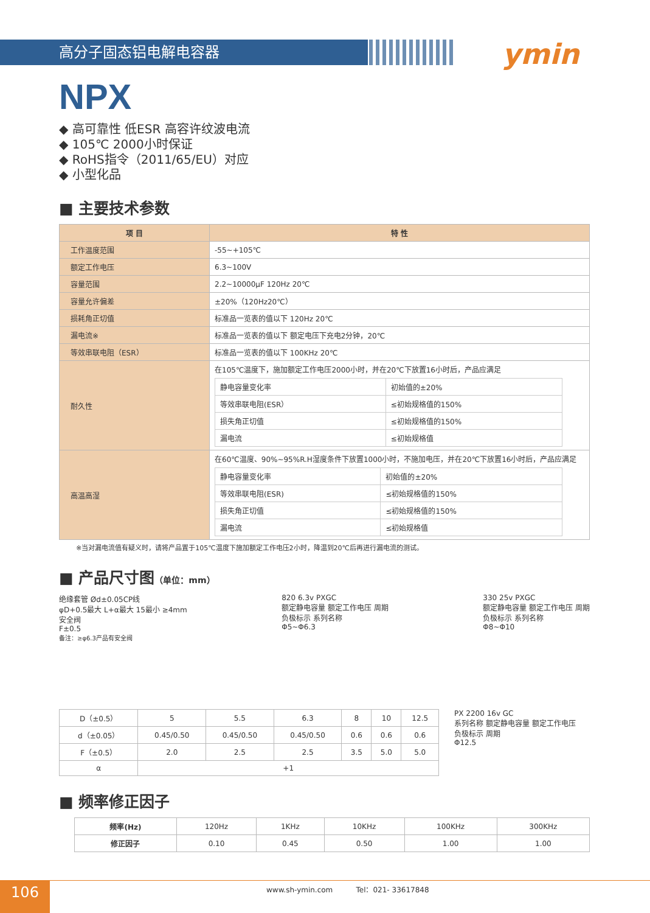高分子固态铝电解电容器 ymin
NPX
◆ 高可靠性 低ESR 高容许纹波电流
◆ 105℃ 2000小时保证
◆ RoHS指令（2011/65/EU）对应
◆ 小型化品
■ 主要技术参数
| 项 目 | 特 性 |
| --- | --- |
| 工作温度范围 | -55~+105℃ |
| 额定工作电压 | 6.3~100V |
| 容量范围 | 2.2~10000μF 120Hz 20℃ |
| 容量允许偏差 | ±20%（120Hz20℃） |
| 损耗角正切值 | 标准品一览表的值以下 120Hz 20℃ |
| 漏电流※ | 标准品一览表的值以下 额定电压下充电2分钟，20℃ |
| 等效串联电阻（ESR） | 标准品一览表的值以下 100KHz 20℃ |
| 耐久性 | 在105℃温度下，施加额定工作电压2000小时，并在20℃下放置16小时后，产品应满足 / 静电容量变化率 / 初始值的±20% / / 等效串联电阻(ESR） / ≤初始规格值的150% / / 损失角正切值 / ≤初始规格值的150% / / 漏电流 / ≤初始规格值 / |
| 高温高湿 | 在60℃温度、90%~95%R.H湿度条件下放置1000小时，不施加电压，并在20℃下放置16小时后，产品应满足 / 静电容量变化率 / 初始值的±20% / / 等效串联电阻(ESR) / ≤初始规格值的150% / / 损失角正切值 / ≤初始规格值的150% / / 漏电流 / ≤初始规格值 / |
※当对漏电流值有疑义时，请将产品置于105℃温度下施加额定工作电压2小时，降温到20℃后再进行漏电流的测试。
■ 产品尺寸图（单位：mm）
绝缘套管 Ød±0.05CP线
φD+0.5最大 L+α最大 15最小 ≥4mm
安全阀
F±0.5
备注：≥φ6.3产品有安全阀
820 6.3v PXGC
额定静电容量 额定工作电压 周期
负极标示 系列名称
Φ5~Φ6.3
330 25v PXGC
额定静电容量 额定工作电压 周期
负极标示 系列名称
Φ8~Φ10
| D（±0.5） | 5 | 5.5 | 6.3 | 8 | 10 | 12.5 |
| d（±0.05） | 0.45/0.50 | 0.45/0.50 | 0.45/0.50 | 0.6 | 0.6 | 0.6 |
| F（±0.5） | 2.0 | 2.5 | 2.5 | 3.5 | 5.0 | 5.0 |
| α | +1 | | | | | |
PX 2200 16v GC
系列名称 额定静电容量 额定工作电压
负极标示 周期
Φ12.5
■ 频率修正因子
| 频率(Hz) | 120Hz | 1KHz | 10KHz | 100KHz | 300KHz |
| 修正因子 | 0.10 | 0.45 | 0.50 | 1.00 | 1.00 |
106
www.sh-ymin.com Tel：021- 33617848